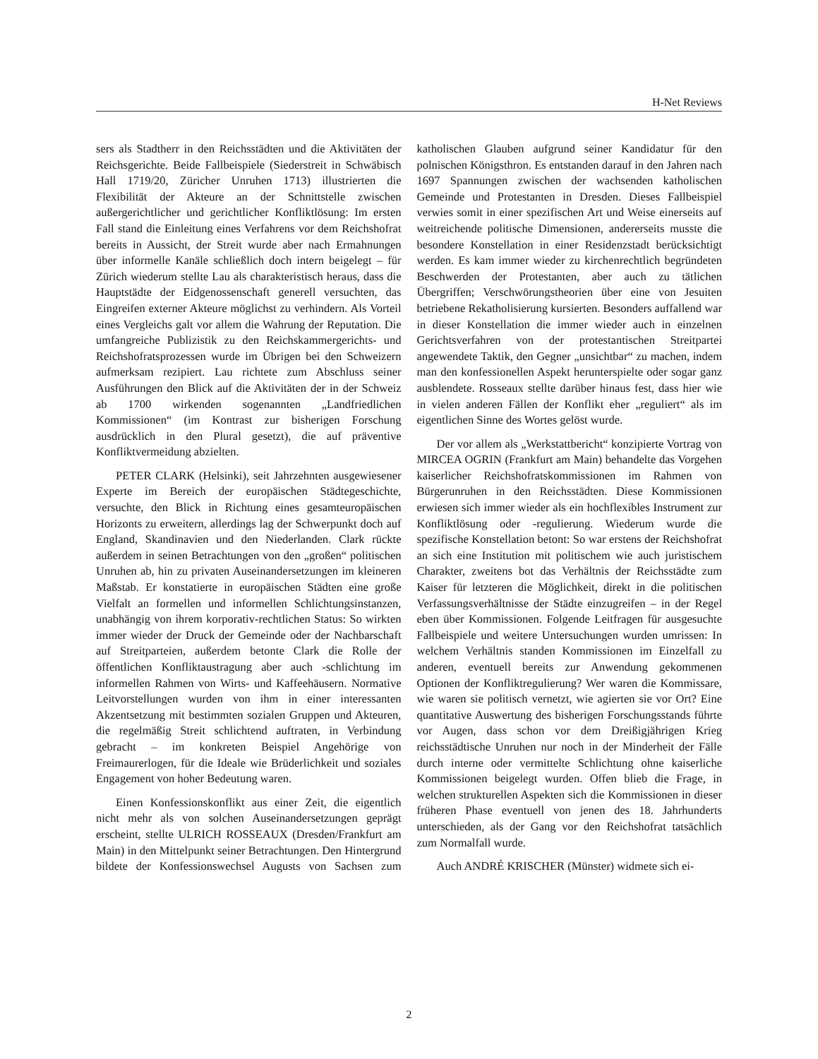H-Net Reviews
sers als Stadtherr in den Reichsstädten und die Aktivitäten der Reichsgerichte. Beide Fallbeispiele (Siederstreit in Schwäbisch Hall 1719/20, Züricher Unruhen 1713) illustrierten die Flexibilität der Akteure an der Schnittstelle zwischen außergerichtlicher und gerichtlicher Konfliktlösung: Im ersten Fall stand die Einleitung eines Verfahrens vor dem Reichshofrat bereits in Aussicht, der Streit wurde aber nach Ermahnungen über informelle Kanäle schließlich doch intern beigelegt – für Zürich wiederum stellte Lau als charakteristisch heraus, dass die Hauptstädte der Eidgenossenschaft generell versuchten, das Eingreifen externer Akteure möglichst zu verhindern. Als Vorteil eines Vergleichs galt vor allem die Wahrung der Reputation. Die umfangreiche Publizistik zu den Reichskammergerichts- und Reichshofratsprozessen wurde im Übrigen bei den Schweizern aufmerksam rezipiert. Lau richtete zum Abschluss seiner Ausführungen den Blick auf die Aktivitäten der in der Schweiz ab 1700 wirkenden sogenannten „Landfriedlichen Kommissionen“ (im Kontrast zur bisherigen Forschung ausdrücklich in den Plural gesetzt), die auf präventive Konfliktvermeidung abzielten.
PETER CLARK (Helsinki), seit Jahrzehnten ausgewiesener Experte im Bereich der europäischen Städtegeschichte, versuchte, den Blick in Richtung eines gesamteuropäischen Horizonts zu erweitern, allerdings lag der Schwerpunkt doch auf England, Skandinavien und den Niederlanden. Clark rückte außerdem in seinen Betrachtungen von den „großen“ politischen Unruhen ab, hin zu privaten Auseinandersetzungen im kleineren Maßstab. Er konstatierte in europäischen Städten eine große Vielfalt an formellen und informellen Schlichtungsinstanzen, unabhängig von ihrem korporativ-rechtlichen Status: So wirkten immer wieder der Druck der Gemeinde oder der Nachbarschaft auf Streitparteien, außerdem betonte Clark die Rolle der öffentlichen Konfliktaustragung aber auch -schlichtung im informellen Rahmen von Wirts- und Kaffeehäusern. Normative Leitvorstellungen wurden von ihm in einer interessanten Akzentsetzung mit bestimmten sozialen Gruppen und Akteuren, die regelmäßig Streit schlichtend auftraten, in Verbindung gebracht – im konkreten Beispiel Angehörige von Freimaurerlogen, für die Ideale wie Brüderlichkeit und soziales Engagement von hoher Bedeutung waren.
Einen Konfessionskonflikt aus einer Zeit, die eigentlich nicht mehr als von solchen Auseinandersetzungen geprägt erscheint, stellte ULRICH ROSSEAUX (Dresden/Frankfurt am Main) in den Mittelpunkt seiner Betrachtungen. Den Hintergrund bildete der Konfessionswechsel Augusts von Sachsen zum katholischen Glauben aufgrund seiner Kandidatur für den polnischen Königsthron. Es entstanden darauf in den Jahren nach 1697 Spannungen zwischen der wachsenden katholischen Gemeinde und Protestanten in Dresden. Dieses Fallbeispiel verwies somit in einer spezifischen Art und Weise einerseits auf weitreichende politische Dimensionen, andererseits musste die besondere Konstellation in einer Residenzstadt berücksichtigt werden. Es kam immer wieder zu kirchenrechtlich begründeten Beschwerden der Protestanten, aber auch zu tätlichen Übergriffen; Verschwörungstheorien über eine von Jesuiten betriebene Rekatholisierung kursierten. Besonders auffallend war in dieser Konstellation die immer wieder auch in einzelnen Gerichtsverfahren von der protestantischen Streitpartei angewendete Taktik, den Gegner „unsichtbar“ zu machen, indem man den konfessionellen Aspekt herunterspielte oder sogar ganz ausblendete. Rosseaux stellte darüber hinaus fest, dass hier wie in vielen anderen Fällen der Konflikt eher „reguliert“ als im eigentlichen Sinne des Wortes gelöst wurde.
Der vor allem als „Werkstattbericht“ konzipierte Vortrag von MIRCEA OGRIN (Frankfurt am Main) behandelte das Vorgehen kaiserlicher Reichshofratskommissionen im Rahmen von Bürgerunruhen in den Reichsstädten. Diese Kommissionen erwiesen sich immer wieder als ein hochflexibles Instrument zur Konfliktlösung oder -regulierung. Wiederum wurde die spezifische Konstellation betont: So war erstens der Reichshofrat an sich eine Institution mit politischem wie auch juristischem Charakter, zweitens bot das Verhältnis der Reichsstädte zum Kaiser für letzteren die Möglichkeit, direkt in die politischen Verfassungsverhältnisse der Städte einzugreifen – in der Regel eben über Kommissionen. Folgende Leitfragen für ausgesuchte Fallbeispiele und weitere Untersuchungen wurden umrissen: In welchem Verhältnis standen Kommissionen im Einzelfall zu anderen, eventuell bereits zur Anwendung gekommenen Optionen der Konfliktregulierung? Wer waren die Kommissare, wie waren sie politisch vernetzt, wie agierten sie vor Ort? Eine quantitative Auswertung des bisherigen Forschungsstands führte vor Augen, dass schon vor dem Dreißigjährigen Krieg reichsstädtische Unruhen nur noch in der Minderheit der Fälle durch interne oder vermittelte Schlichtung ohne kaiserliche Kommissionen beigelegt wurden. Offen blieb die Frage, in welchen strukturellen Aspekten sich die Kommissionen in dieser früheren Phase eventuell von jenen des 18. Jahrhunderts unterschieden, als der Gang vor den Reichshofrat tatsächlich zum Normalfall wurde.
Auch ANDRÉ KRISCHER (Münster) widmete sich ei-
2